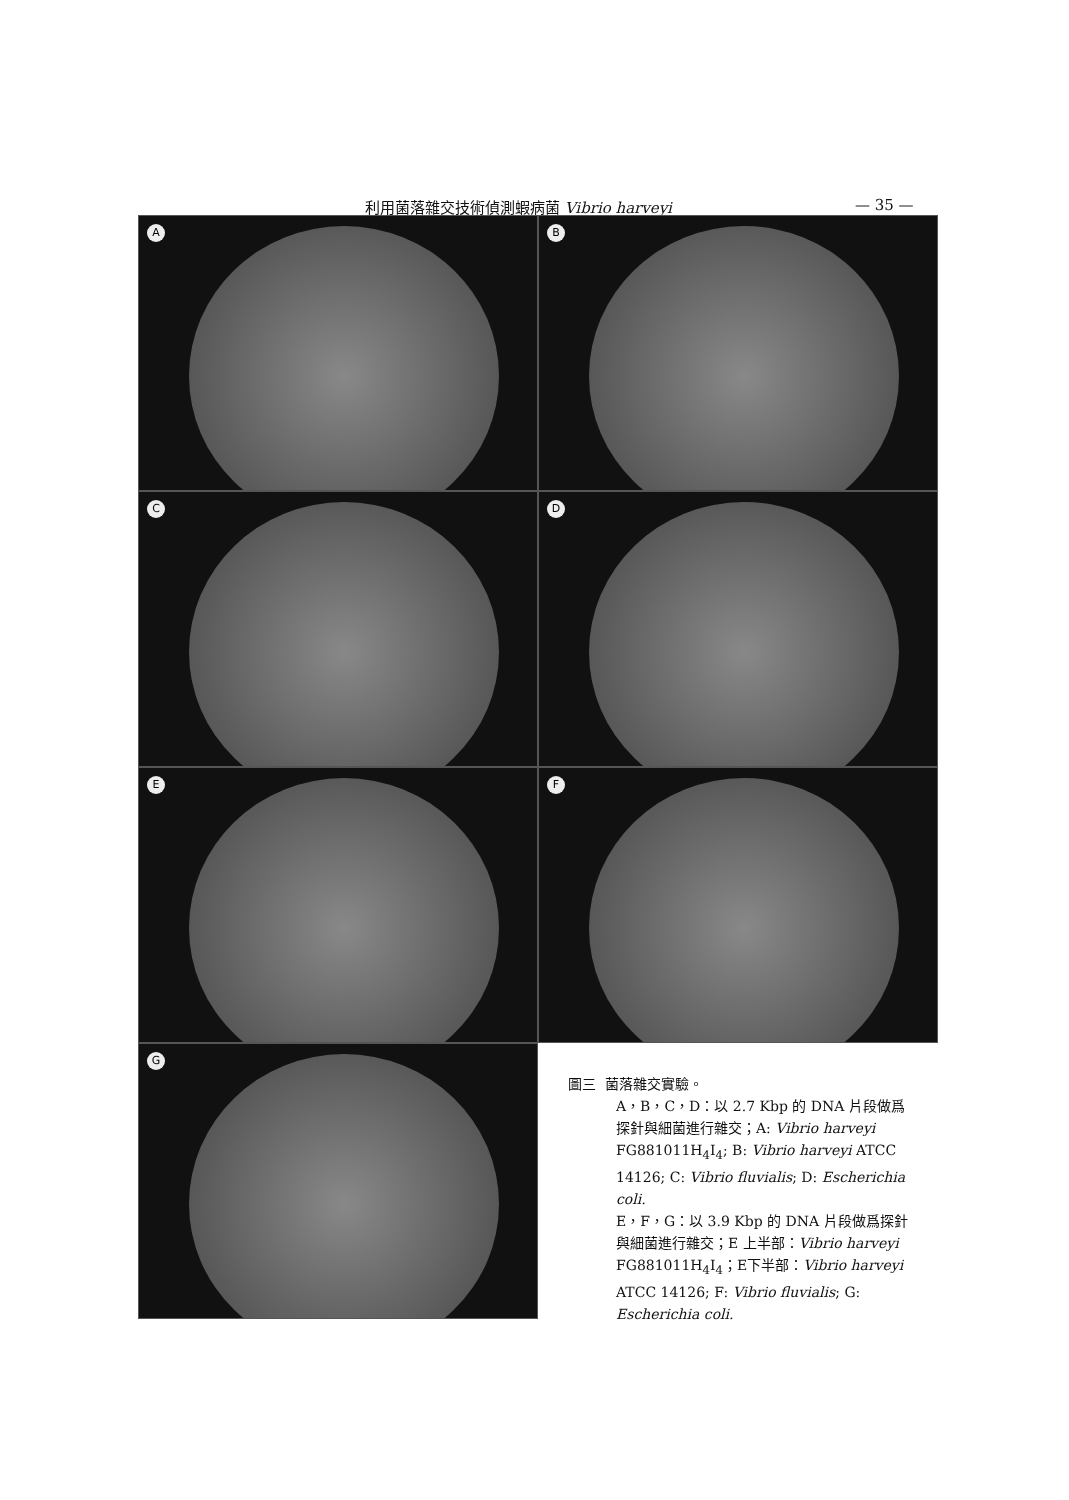利用菌落雜交技術偵測蝦病菌 Vibrio harveyi — 35 —
A
B
C
D
E
F
G
圖三 菌落雜交實驗。
A，B，C，D：以 2.7 Kbp 的 DNA 片段做爲探針與細菌進行雜交；A: Vibrio harveyi FG881011H<sub>4</sub>I<sub>4</sub>; B: Vibrio harveyi ATCC 14126; C: Vibrio fluvialis; D: Escherichia coli.
E，F，G：以 3.9 Kbp 的 DNA 片段做爲探針與細菌進行雜交；E 上半部：Vibrio harveyi FG881011H<sub>4</sub>I<sub>4</sub>；E下半部：Vibrio harveyi ATCC 14126; F: Vibrio fluvialis; G: Escherichia coli.